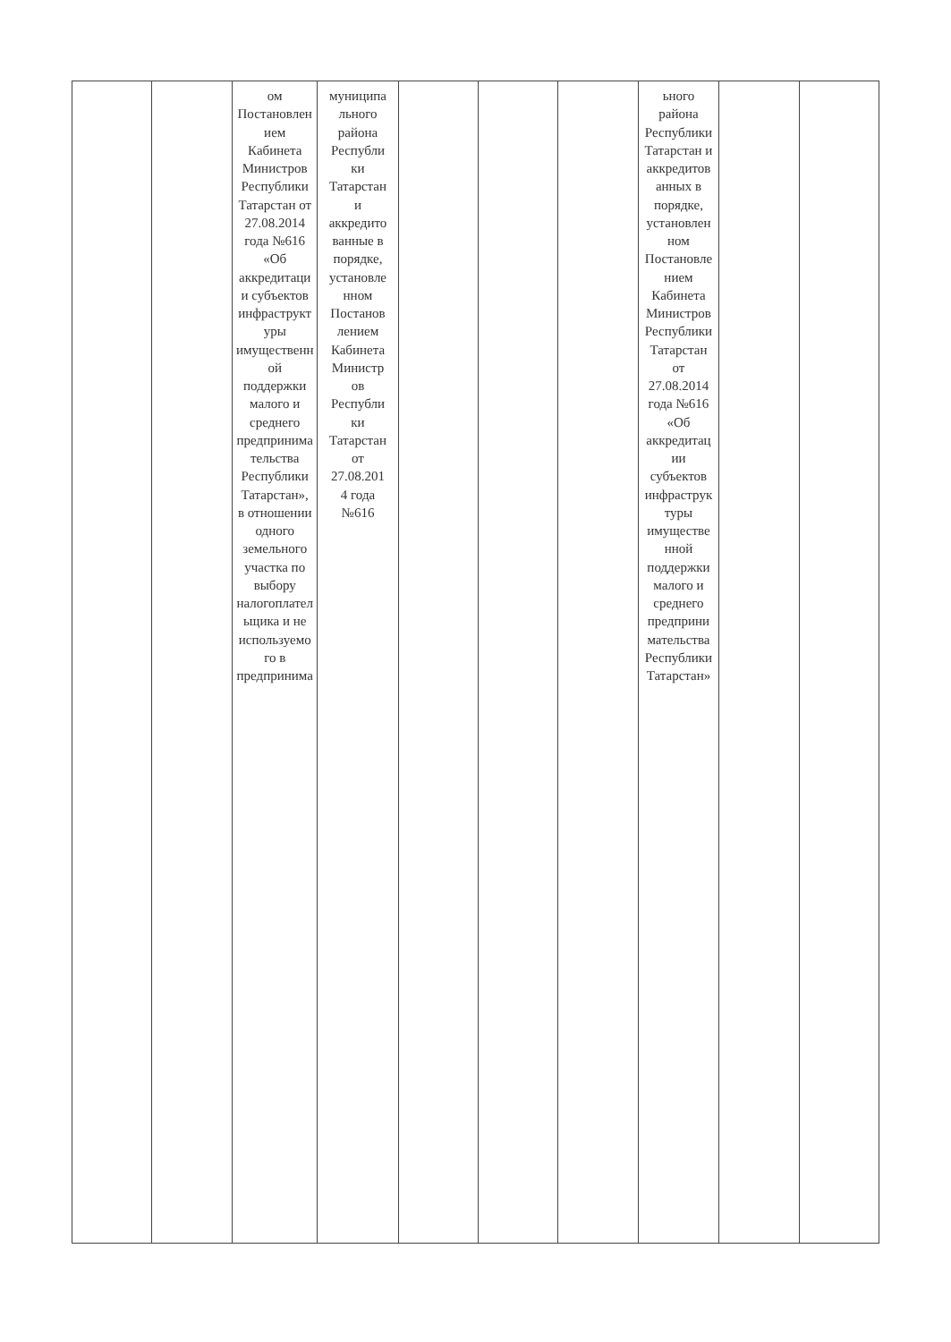| | | ом Постановлен ием Кабинета Министров Республики Татарстан от 27.08.2014 года №616 «Об аккредитаци и субъектов инфраструкт уры имущественн ой поддержки малого и среднего предпринима тельства Республики Татарстан», в отношении одного земельного участка по выбору налогоплател ьщика и не используемо го в предпринима | муниципа льного района Республи ки Татарстан и аккредито ванные в порядке, установле нном Постанов лением Кабинета Министр ов Республи ки Татарстан от 27.08.201 4 года №616 | | | | ьного района Республики Татарстан и аккредитов анных в порядке, установлен ном Постановле нием Кабинета Министров Республики Татарстан от 27.08.2014 года №616 «Об аккредитац ии субъектов инфраструк туры имуществе нной поддержки малого и среднего предприни мательства Республики Татарстан» | | |